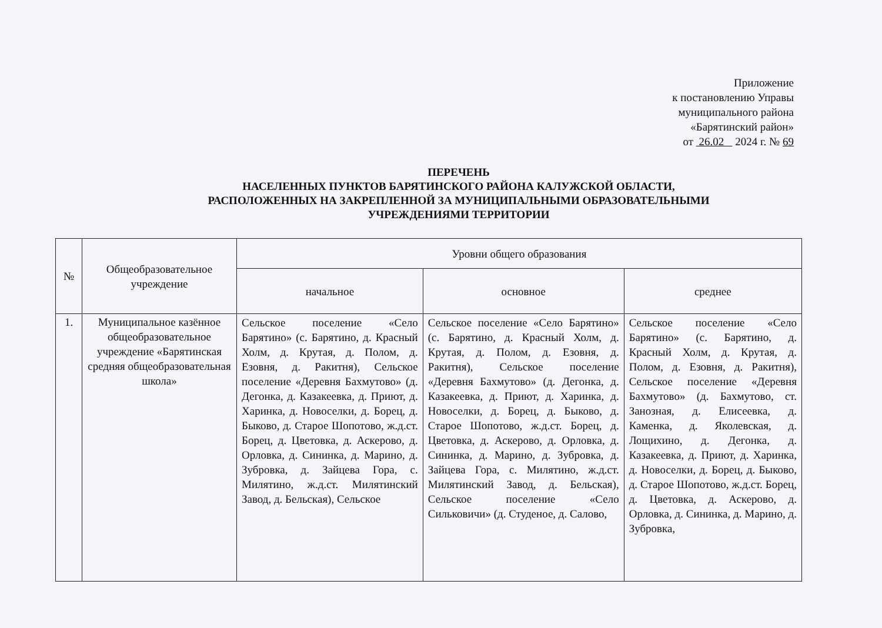Приложение
к постановлению Управы
муниципального района
«Барятинский район»
от 26.02 2024 г. № 69
ПЕРЕЧЕНЬ
НАСЕЛЕННЫХ ПУНКТОВ БАРЯТИНСКОГО РАЙОНА КАЛУЖСКОЙ ОБЛАСТИ,
РАСПОЛОЖЕННЫХ НА ЗАКРЕПЛЕННОЙ ЗА МУНИЦИПАЛЬНЫМИ ОБРАЗОВАТЕЛЬНЫМИ
УЧРЕЖДЕНИЯМИ ТЕРРИТОРИИ
| № | Общеобразовательное учреждение | Уровни общего образования | | |
| --- | --- | --- | --- | --- |
| | | начальное | основное | среднее |
| 1. | Муниципальное казённое общеобразовательное учреждение «Барятинская средняя общеобразовательная школа» | Сельское поселение «Село Барятино» (с. Барятино, д. Красный Холм, д. Крутая, д. Полом, д. Езовня, д. Ракитня), Сельское поселение «Деревня Бахмутово» (д. Дегонка, д. Казакеевка, д. Приют, д. Харинка, д. Новоселки, д. Борец, д. Быково, д. Старое Шопотово, ж.д.ст. Борец, д. Цветовка, д. Аскерово, д. Орловка, д. Сининка, д. Марино, д. Зубровка, д. Зайцева Гора, с. Милятино, ж.д.ст. Милятинский Завод, д. Бельская), Сельское | Сельское поселение «Село Барятино» (с. Барятино, д. Красный Холм, д. Крутая, д. Полом, д. Езовня, д. Ракитня), Сельское поселение «Деревня Бахмутово» (д. Дегонка, д. Казакеевка, д. Приют, д. Харинка, д. Новоселки, д. Борец, д. Быково, д. Старое Шопотово, ж.д.ст. Борец, д. Цветовка, д. Аскерово, д. Орловка, д. Сининка, д. Марино, д. Зубровка, д. Зайцева Гора, с. Милятино, ж.д.ст. Милятинский Завод, д. Бельская), Сельское поселение «Село Сильковичи» (д. Студеное, д. Салово, | Сельское поселение «Село Барятино» (с. Барятино, д. Красный Холм, д. Крутая, д. Полом, д. Езовня, д. Ракитня), Сельское поселение «Деревня Бахмутово» (д. Бахмутово, ст. Занозная, д. Елисеевка, д. Каменка, д. Яколевская, д. Лощихино, д. Дегонка, д. Казакеевка, д. Приют, д. Харинка, д. Новоселки, д. Борец, д. Быково, д. Старое Шопотово, ж.д.ст. Борец, д. Цветовка, д. Аскерово, д. Орловка, д. Сининка, д. Марино, д. Зубровка, |